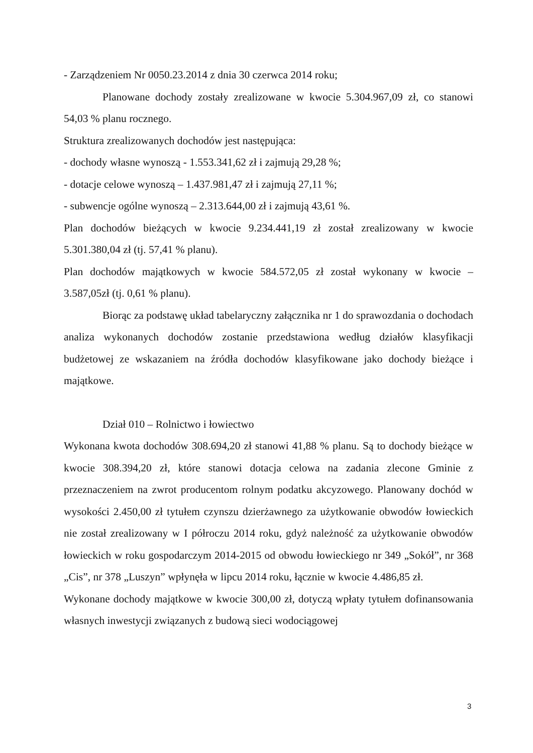- Zarządzeniem Nr 0050.23.2014 z dnia 30 czerwca 2014 roku;
Planowane dochody zostały zrealizowane w kwocie 5.304.967,09 zł, co stanowi 54,03 % planu rocznego.
Struktura zrealizowanych dochodów jest następująca:
- dochody własne wynoszą - 1.553.341,62 zł i zajmują 29,28 %;
- dotacje celowe wynoszą – 1.437.981,47 zł i zajmują 27,11 %;
- subwencje ogólne wynoszą – 2.313.644,00 zł i zajmują 43,61 %.
Plan dochodów bieżących w kwocie 9.234.441,19 zł został zrealizowany w kwocie 5.301.380,04 zł (tj. 57,41 % planu).
Plan dochodów majątkowych w kwocie 584.572,05 zł został wykonany w kwocie – 3.587,05zł (tj. 0,61 % planu).
Biorąc za podstawę układ tabelaryczny załącznika nr 1 do sprawozdania o dochodach analiza wykonanych dochodów zostanie przedstawiona według działów klasyfikacji budżetowej ze wskazaniem na źródła dochodów klasyfikowane jako dochody bieżące i majątkowe.
Dział 010 – Rolnictwo i łowiectwo
Wykonana kwota dochodów 308.694,20 zł stanowi 41,88 % planu. Są to dochody bieżące w kwocie 308.394,20 zł, które stanowi dotacja celowa na zadania zlecone Gminie z przeznaczeniem na zwrot producentom rolnym podatku akcyzowego. Planowany dochód w wysokości 2.450,00 zł tytułem czynszu dzierżawnego za użytkowanie obwodów łowieckich nie został zrealizowany w I półroczu 2014 roku, gdyż należność za użytkowanie obwodów łowieckich w roku gospodarczym 2014-2015 od obwodu łowieckiego nr 349 „Sokół”, nr 368 „Cis”, nr 378 „Luszyn” wpłynęła w lipcu 2014 roku, łącznie w kwocie 4.486,85 zł.
Wykonane dochody majątkowe w kwocie 300,00 zł, dotyczą wpłaty tytułem dofinansowania własnych inwestycji związanych z budową sieci wodociągowej
3